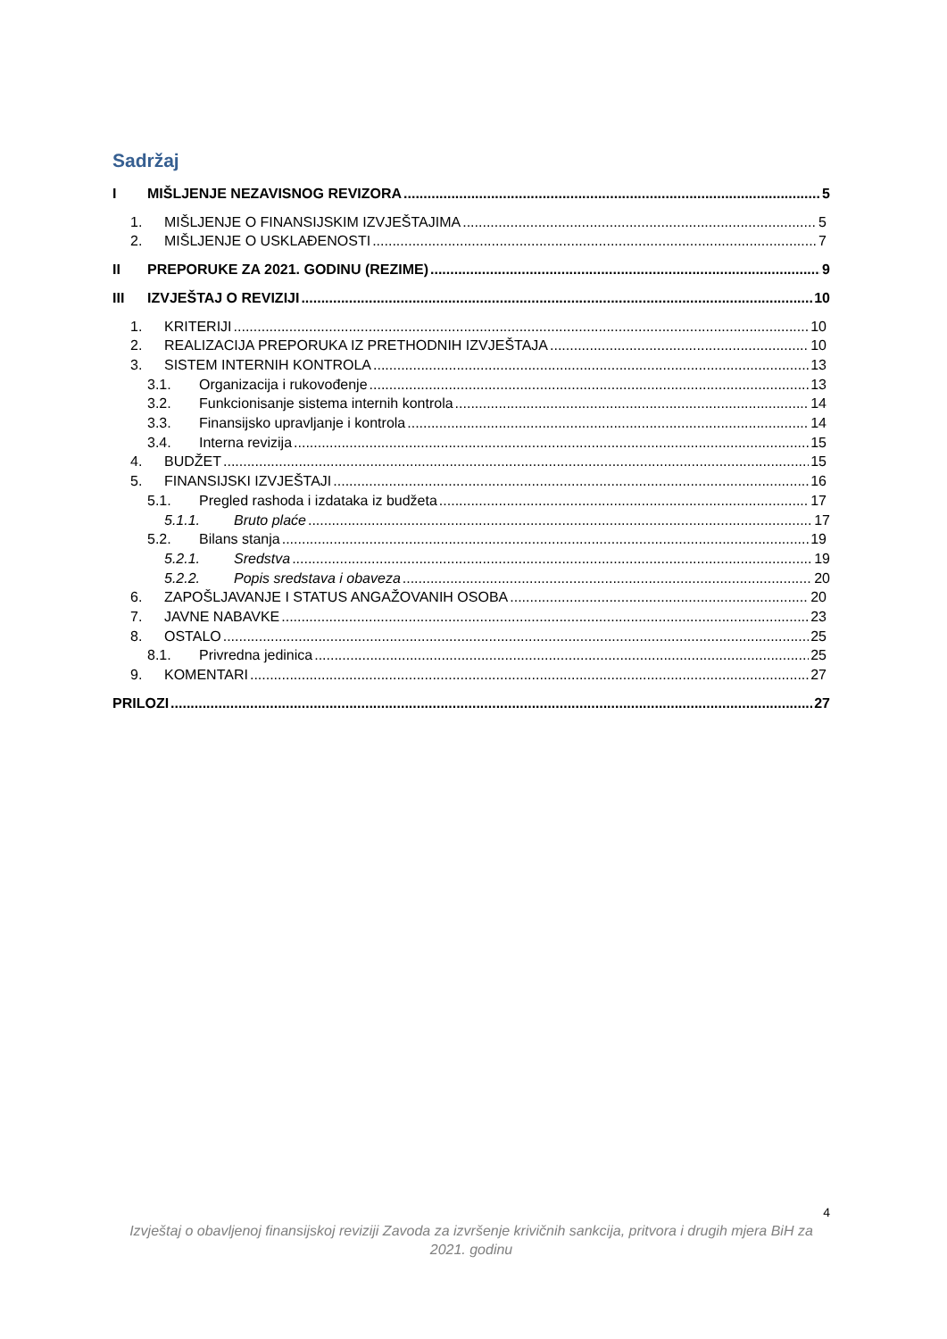Sadržaj
I MIŠLJENJE NEZAVISNOG REVIZORA 5
1. MIŠLJENJE O FINANSIJSKIM IZVJEŠTAJIMA 5
2. MIŠLJENJE O USKLAĐENOSTI 7
II PREPORUKE ZA 2021. GODINU (REZIME) 9
III IZVJEŠTAJ O REVIZIJI 10
1. KRITERIJI 10
2. REALIZACIJA PREPORUKA IZ PRETHODNIH IZVJEŠTAJA 10
3. SISTEM INTERNIH KONTROLA 13
3.1. Organizacija i rukovođenje 13
3.2. Funkcionisanje sistema internih kontrola 14
3.3. Finansijsko upravljanje i kontrola 14
3.4. Interna revizija 15
4. BUDŽET 15
5. FINANSIJSKI IZVJEŠTAJI 16
5.1. Pregled rashoda i izdataka iz budžeta 17
5.1.1. Bruto plaće 17
5.2. Bilans stanja 19
5.2.1. Sredstva 19
5.2.2. Popis sredstava i obaveza 20
6. ZAPOŠLJAVANJE I STATUS ANGAŽOVANIH OSOBA 20
7. JAVNE NABAVKE 23
8. OSTALO 25
8.1. Privredna jedinica 25
9. KOMENTARI 27
PRILOZI 27
4
Izvještaj o obavljenoj finansijskoj reviziji Zavoda za izvršenje krivičnih sankcija, pritvora i drugih mjera BiH za 2021. godinu